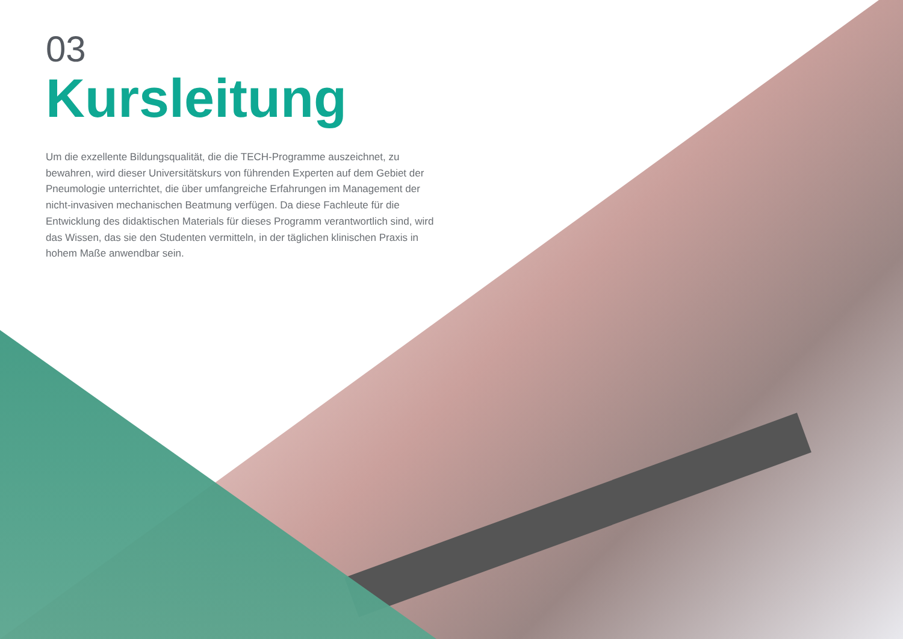03
Kursleitung
Um die exzellente Bildungsqualität, die die TECH-Programme auszeichnet, zu bewahren, wird dieser Universitätskurs von führenden Experten auf dem Gebiet der Pneumologie unterrichtet, die über umfangreiche Erfahrungen im Management der nicht-invasiven mechanischen Beatmung verfügen. Da diese Fachleute für die Entwicklung des didaktischen Materials für dieses Programm verantwortlich sind, wird das Wissen, das sie den Studenten vermitteln, in der täglichen klinischen Praxis in hohem Maße anwendbar sein.